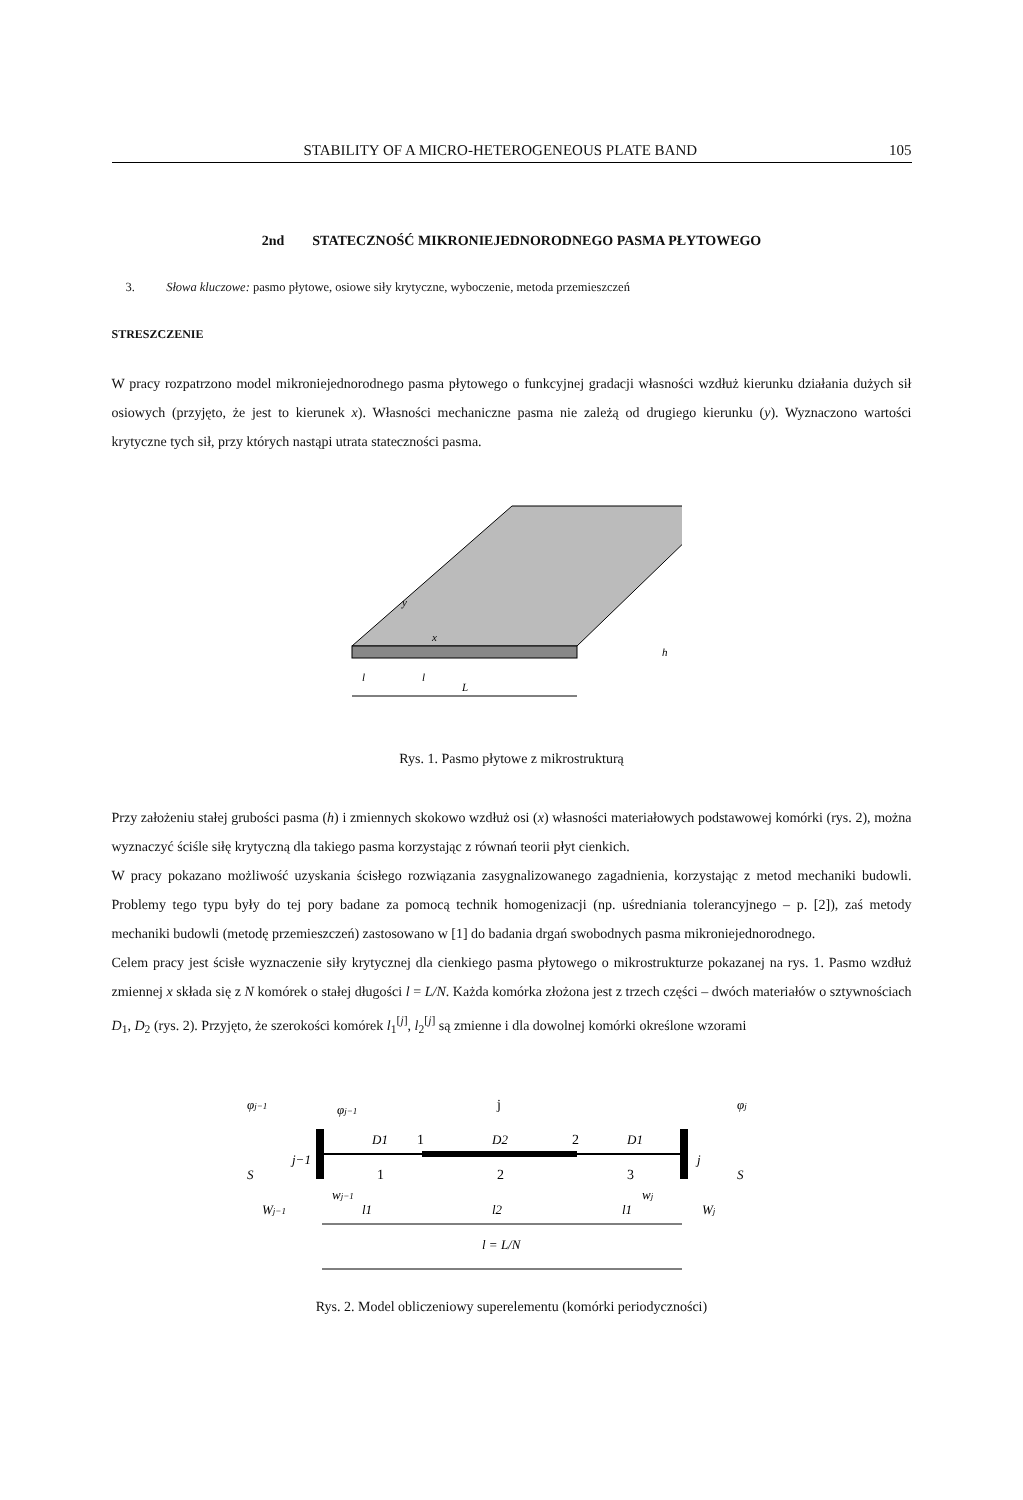STABILITY OF A MICRO-HETEROGENEOUS PLATE BAND 105
2nd STATECZNOŚĆ MIKRONIEJEDNORODNEGO PASMA PŁYTOWEGO
3. Słowa kluczowe: pasmo płytowe, osiowe siły krytyczne, wyboczenie, metoda przemieszczeń
STRESZCZENIE
W pracy rozpatrzono model mikroniejednorodnego pasma płytowego o funkcyjnej gradacji własności wzdłuż kierunku działania dużych sił osiowych (przyjęto, że jest to kierunek x). Własności mechaniczne pasma nie zależą od drugiego kierunku (y). Wyznaczono wartości krytyczne tych sił, przy których nastąpi utrata stateczności pasma.
L
y
x
l
l
h
Rys. 1. Pasmo płytowe z mikrostrukturą
Przy założeniu stałej grubości pasma (h) i zmiennych skokowo wzdłuż osi (x) własności materiałowych podstawowej komórki (rys. 2), można wyznaczyć ściśle siłę krytyczną dla takiego pasma korzystając z równań teorii płyt cienkich.
W pracy pokazano możliwość uzyskania ścisłego rozwiązania zasygnalizowanego zagadnienia, korzystając z metod mechaniki budowli. Problemy tego typu były do tej pory badane za pomocą technik homogenizacji (np. uśredniania tolerancyjnego – p. [2]), zaś metody mechaniki budowli (metodę przemieszczeń) zastosowano w [1] do badania drgań swobodnych pasma mikroniejednorodnego.
Celem pracy jest ścisłe wyznaczenie siły krytycznej dla cienkiego pasma płytowego o mikrostrukturze pokazanej na rys. 1. Pasmo wzdłuż zmiennej x składa się z N komórek o stałej długości l = L/N. Każda komórka złożona jest z trzech części – dwóch materiałów o sztywnościach D<sub>1</sub>, D<sub>2</sub> (rys. 2). Przyjęto, że szerokości komórek l<sub>1</sub><sup>[j]</sup>, l<sub>2</sub><sup>[j]</sup> są zmienne i dla dowolnej komórki określone wzorami
φj−1
φj−1
D1
D2
D1
S
j−1
j
S
Wj−1
wj−1
wj
Wj
l1
l2
l1
l = L/N
φj
j
1
2
1
2
3
Rys. 2. Model obliczeniowy superelementu (komórki periodyczności)